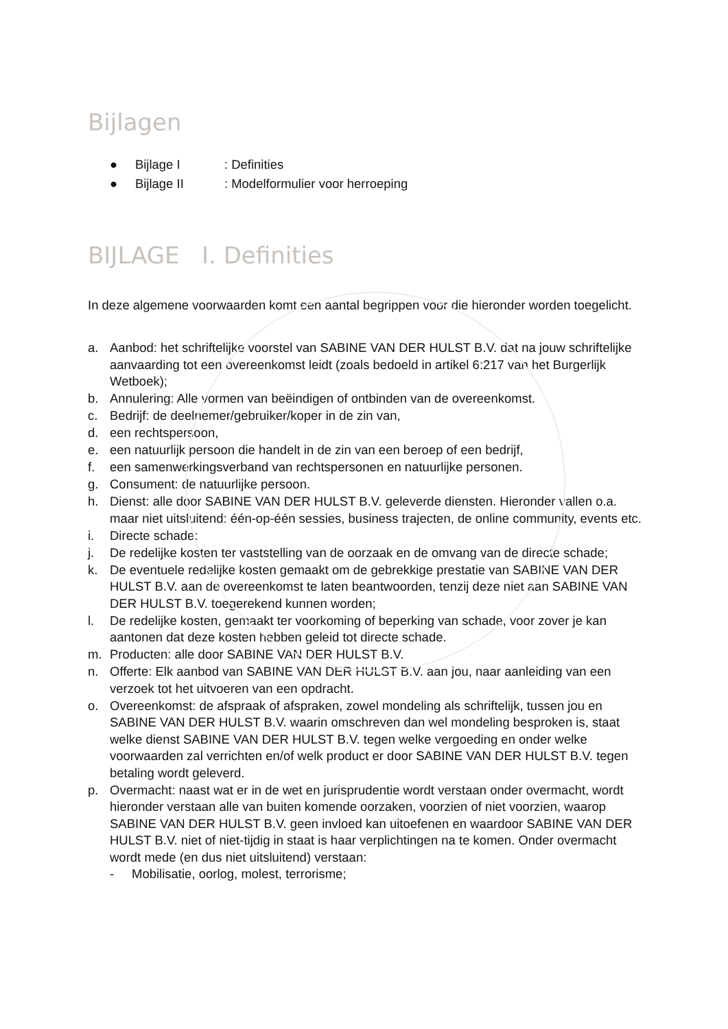Bijlagen
● Bijlage I: Definities
● Bijlage II: Modelformulier voor herroeping
BIJLAGE I. Definities
In deze algemene voorwaarden komt een aantal begrippen voor die hieronder worden toegelicht.
a. Aanbod: het schriftelijke voorstel van SABINE VAN DER HULST B.V. dat na jouw schriftelijke aanvaarding tot een overeenkomst leidt (zoals bedoeld in artikel 6:217 van het Burgerlijk Wetboek);
b. Annulering: Alle vormen van beëindigen of ontbinden van de overeenkomst.
c. Bedrijf: de deelnemer/gebruiker/koper in de zin van,
d. een rechtspersoon,
e. een natuurlijk persoon die handelt in de zin van een beroep of een bedrijf,
f. een samenwerkingsverband van rechtspersonen en natuurlijke personen.
g. Consument: de natuurlijke persoon.
h. Dienst: alle door SABINE VAN DER HULST B.V. geleverde diensten. Hieronder vallen o.a. maar niet uitsluitend: één-op-één sessies, business trajecten, de online community, events etc.
i. Directe schade:
j. De redelijke kosten ter vaststelling van de oorzaak en de omvang van de directe schade;
k. De eventuele redelijke kosten gemaakt om de gebrekkige prestatie van SABINE VAN DER HULST B.V. aan de overeenkomst te laten beantwoorden, tenzij deze niet aan SABINE VAN DER HULST B.V. toegerekend kunnen worden;
l. De redelijke kosten, gemaakt ter voorkoming of beperking van schade, voor zover je kan aantonen dat deze kosten hebben geleid tot directe schade.
m. Producten: alle door SABINE VAN DER HULST B.V.
n. Offerte: Elk aanbod van SABINE VAN DER HULST B.V. aan jou, naar aanleiding van een verzoek tot het uitvoeren van een opdracht.
o. Overeenkomst: de afspraak of afspraken, zowel mondeling als schriftelijk, tussen jou en SABINE VAN DER HULST B.V. waarin omschreven dan wel mondeling besproken is, staat welke dienst SABINE VAN DER HULST B.V. tegen welke vergoeding en onder welke voorwaarden zal verrichten en/of welk product er door SABINE VAN DER HULST B.V. tegen betaling wordt geleverd.
p. Overmacht: naast wat er in de wet en jurisprudentie wordt verstaan onder overmacht, wordt hieronder verstaan alle van buiten komende oorzaken, voorzien of niet voorzien, waarop SABINE VAN DER HULST B.V. geen invloed kan uitoefenen en waardoor SABINE VAN DER HULST B.V. niet of niet-tijdig in staat is haar verplichtingen na te komen. Onder overmacht wordt mede (en dus niet uitsluitend) verstaan:
- Mobilisatie, oorlog, molest, terrorisme;